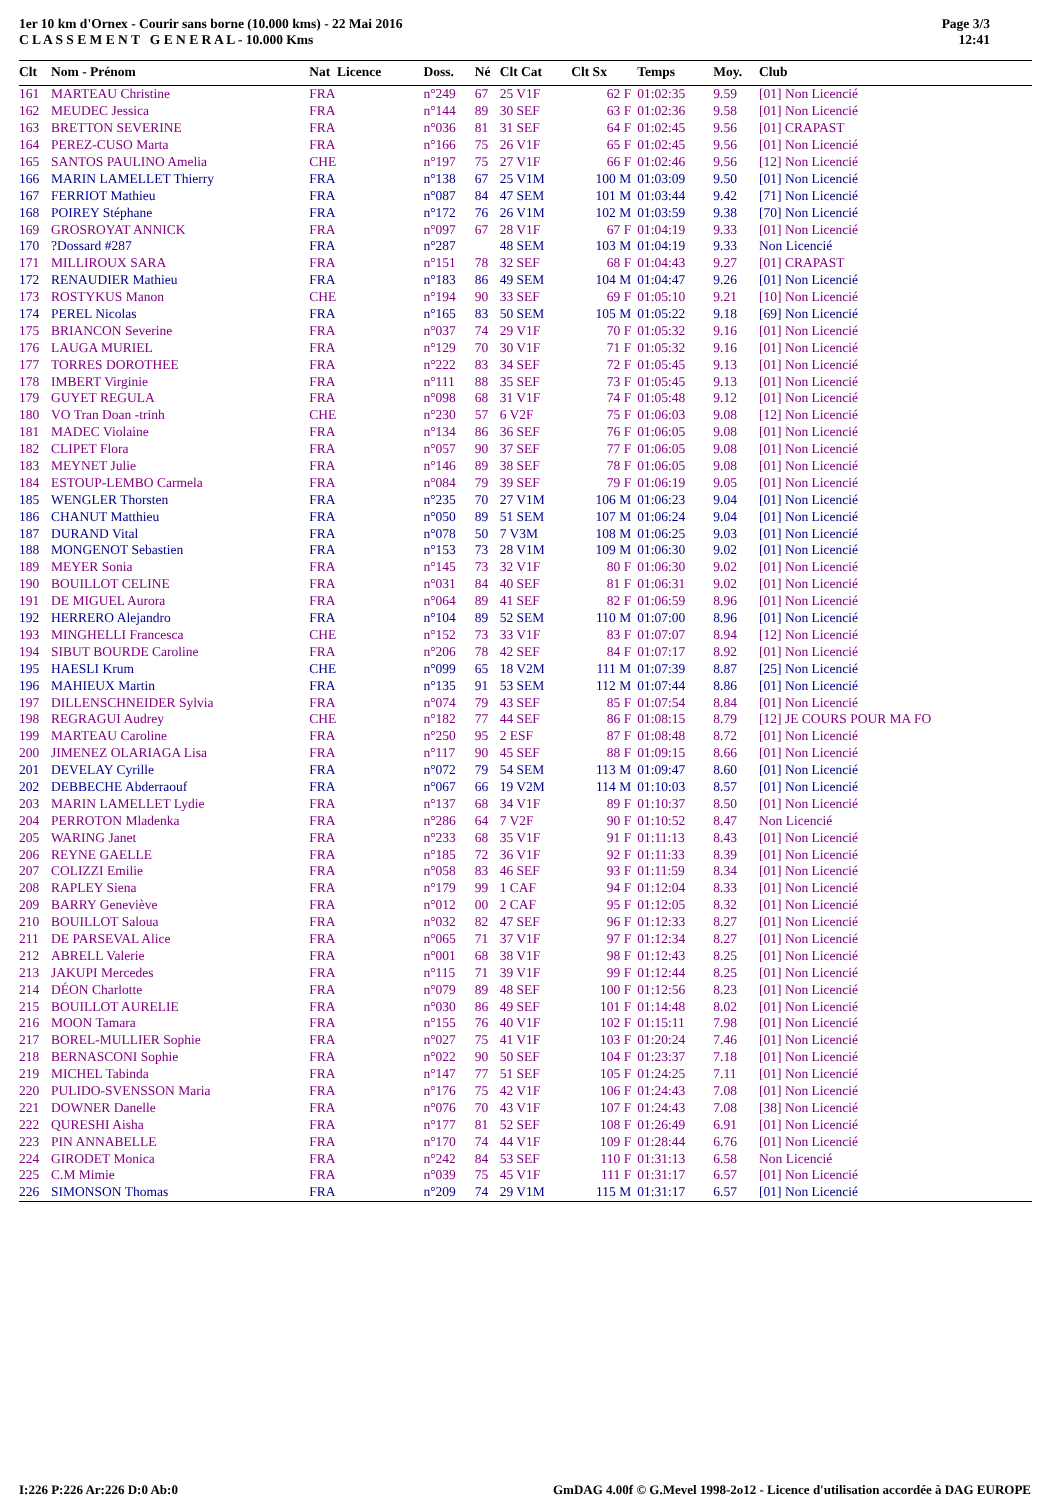1er 10 km d'Ornex - Courir sans borne (10.000 kms) - 22 Mai 2016
C L A S S E M E N T G E N E R A L - 10.000 Kms
Page 3/3
12:41
| Clt | Nom - Prénom | Nat Licence | Doss. | Né | Clt Cat | Clt Sx | Temps | Moy. | Club |
| --- | --- | --- | --- | --- | --- | --- | --- | --- | --- |
| 161 | MARTEAU Christine | FRA | n°249 | 67 | 25 V1F | 62 F | 01:02:35 | 9.59 | [01] Non Licencié |
| 162 | MEUDEC Jessica | FRA | n°144 | 89 | 30 SEF | 63 F | 01:02:36 | 9.58 | [01] Non Licencié |
| 163 | BRETTON SEVERINE | FRA | n°036 | 81 | 31 SEF | 64 F | 01:02:45 | 9.56 | [01] CRAPAST |
| 164 | PEREZ-CUSO Marta | FRA | n°166 | 75 | 26 V1F | 65 F | 01:02:45 | 9.56 | [01] Non Licencié |
| 165 | SANTOS PAULINO Amelia | CHE | n°197 | 75 | 27 V1F | 66 F | 01:02:46 | 9.56 | [12] Non Licencié |
| 166 | MARIN LAMELLET Thierry | FRA | n°138 | 67 | 25 V1M | 100 M | 01:03:09 | 9.50 | [01] Non Licencié |
| 167 | FERRIOT Mathieu | FRA | n°087 | 84 | 47 SEM | 101 M | 01:03:44 | 9.42 | [71] Non Licencié |
| 168 | POIREY Stéphane | FRA | n°172 | 76 | 26 V1M | 102 M | 01:03:59 | 9.38 | [70] Non Licencié |
| 169 | GROSROYAT ANNICK | FRA | n°097 | 67 | 28 V1F | 67 F | 01:04:19 | 9.33 | [01] Non Licencié |
| 170 | ?Dossard #287 | FRA | n°287 | | 48 SEM | 103 M | 01:04:19 | 9.33 | Non Licencié |
| 171 | MILLIROUX SARA | FRA | n°151 | 78 | 32 SEF | 68 F | 01:04:43 | 9.27 | [01] CRAPAST |
| 172 | RENAUDIER Mathieu | FRA | n°183 | 86 | 49 SEM | 104 M | 01:04:47 | 9.26 | [01] Non Licencié |
| 173 | ROSTYKUS Manon | CHE | n°194 | 90 | 33 SEF | 69 F | 01:05:10 | 9.21 | [10] Non Licencié |
| 174 | PEREL Nicolas | FRA | n°165 | 83 | 50 SEM | 105 M | 01:05:22 | 9.18 | [69] Non Licencié |
| 175 | BRIANCON Severine | FRA | n°037 | 74 | 29 V1F | 70 F | 01:05:32 | 9.16 | [01] Non Licencié |
| 176 | LAUGA MURIEL | FRA | n°129 | 70 | 30 V1F | 71 F | 01:05:32 | 9.16 | [01] Non Licencié |
| 177 | TORRES DOROTHEE | FRA | n°222 | 83 | 34 SEF | 72 F | 01:05:45 | 9.13 | [01] Non Licencié |
| 178 | IMBERT Virginie | FRA | n°111 | 88 | 35 SEF | 73 F | 01:05:45 | 9.13 | [01] Non Licencié |
| 179 | GUYET REGULA | FRA | n°098 | 68 | 31 V1F | 74 F | 01:05:48 | 9.12 | [01] Non Licencié |
| 180 | VO Tran Doan -trinh | CHE | n°230 | 57 | 6 V2F | 75 F | 01:06:03 | 9.08 | [12] Non Licencié |
| 181 | MADEC Violaine | FRA | n°134 | 86 | 36 SEF | 76 F | 01:06:05 | 9.08 | [01] Non Licencié |
| 182 | CLIPET Flora | FRA | n°057 | 90 | 37 SEF | 77 F | 01:06:05 | 9.08 | [01] Non Licencié |
| 183 | MEYNET Julie | FRA | n°146 | 89 | 38 SEF | 78 F | 01:06:05 | 9.08 | [01] Non Licencié |
| 184 | ESTOUP-LEMBO Carmela | FRA | n°084 | 79 | 39 SEF | 79 F | 01:06:19 | 9.05 | [01] Non Licencié |
| 185 | WENGLER Thorsten | FRA | n°235 | 70 | 27 V1M | 106 M | 01:06:23 | 9.04 | [01] Non Licencié |
| 186 | CHANUT Matthieu | FRA | n°050 | 89 | 51 SEM | 107 M | 01:06:24 | 9.04 | [01] Non Licencié |
| 187 | DURAND Vital | FRA | n°078 | 50 | 7 V3M | 108 M | 01:06:25 | 9.03 | [01] Non Licencié |
| 188 | MONGENOT Sebastien | FRA | n°153 | 73 | 28 V1M | 109 M | 01:06:30 | 9.02 | [01] Non Licencié |
| 189 | MEYER Sonia | FRA | n°145 | 73 | 32 V1F | 80 F | 01:06:30 | 9.02 | [01] Non Licencié |
| 190 | BOUILLOT CELINE | FRA | n°031 | 84 | 40 SEF | 81 F | 01:06:31 | 9.02 | [01] Non Licencié |
| 191 | DE MIGUEL Aurora | FRA | n°064 | 89 | 41 SEF | 82 F | 01:06:59 | 8.96 | [01] Non Licencié |
| 192 | HERRERO Alejandro | FRA | n°104 | 89 | 52 SEM | 110 M | 01:07:00 | 8.96 | [01] Non Licencié |
| 193 | MINGHELLI Francesca | CHE | n°152 | 73 | 33 V1F | 83 F | 01:07:07 | 8.94 | [12] Non Licencié |
| 194 | SIBUT BOURDE Caroline | FRA | n°206 | 78 | 42 SEF | 84 F | 01:07:17 | 8.92 | [01] Non Licencié |
| 195 | HAESLI Krum | CHE | n°099 | 65 | 18 V2M | 111 M | 01:07:39 | 8.87 | [25] Non Licencié |
| 196 | MAHIEUX Martin | FRA | n°135 | 91 | 53 SEM | 112 M | 01:07:44 | 8.86 | [01] Non Licencié |
| 197 | DILLENSCHNEIDER Sylvia | FRA | n°074 | 79 | 43 SEF | 85 F | 01:07:54 | 8.84 | [01] Non Licencié |
| 198 | REGRAGUI Audrey | CHE | n°182 | 77 | 44 SEF | 86 F | 01:08:15 | 8.79 | [12] JE COURS POUR MA FO |
| 199 | MARTEAU Caroline | FRA | n°250 | 95 | 2 ESF | 87 F | 01:08:48 | 8.72 | [01] Non Licencié |
| 200 | JIMENEZ OLARIAGA Lisa | FRA | n°117 | 90 | 45 SEF | 88 F | 01:09:15 | 8.66 | [01] Non Licencié |
| 201 | DEVELAY Cyrille | FRA | n°072 | 79 | 54 SEM | 113 M | 01:09:47 | 8.60 | [01] Non Licencié |
| 202 | DEBBECHE Abderraouf | FRA | n°067 | 66 | 19 V2M | 114 M | 01:10:03 | 8.57 | [01] Non Licencié |
| 203 | MARIN LAMELLET Lydie | FRA | n°137 | 68 | 34 V1F | 89 F | 01:10:37 | 8.50 | [01] Non Licencié |
| 204 | PERROTON Mladenka | FRA | n°286 | 64 | 7 V2F | 90 F | 01:10:52 | 8.47 | Non Licencié |
| 205 | WARING Janet | FRA | n°233 | 68 | 35 V1F | 91 F | 01:11:13 | 8.43 | [01] Non Licencié |
| 206 | REYNE GAELLE | FRA | n°185 | 72 | 36 V1F | 92 F | 01:11:33 | 8.39 | [01] Non Licencié |
| 207 | COLIZZI Emilie | FRA | n°058 | 83 | 46 SEF | 93 F | 01:11:59 | 8.34 | [01] Non Licencié |
| 208 | RAPLEY Siena | FRA | n°179 | 99 | 1 CAF | 94 F | 01:12:04 | 8.33 | [01] Non Licencié |
| 209 | BARRY Geneviève | FRA | n°012 | 00 | 2 CAF | 95 F | 01:12:05 | 8.32 | [01] Non Licencié |
| 210 | BOUILLOT Saloua | FRA | n°032 | 82 | 47 SEF | 96 F | 01:12:33 | 8.27 | [01] Non Licencié |
| 211 | DE PARSEVAL Alice | FRA | n°065 | 71 | 37 V1F | 97 F | 01:12:34 | 8.27 | [01] Non Licencié |
| 212 | ABRELL Valerie | FRA | n°001 | 68 | 38 V1F | 98 F | 01:12:43 | 8.25 | [01] Non Licencié |
| 213 | JAKUPI Mercedes | FRA | n°115 | 71 | 39 V1F | 99 F | 01:12:44 | 8.25 | [01] Non Licencié |
| 214 | DÉON Charlotte | FRA | n°079 | 89 | 48 SEF | 100 F | 01:12:56 | 8.23 | [01] Non Licencié |
| 215 | BOUILLOT AURELIE | FRA | n°030 | 86 | 49 SEF | 101 F | 01:14:48 | 8.02 | [01] Non Licencié |
| 216 | MOON Tamara | FRA | n°155 | 76 | 40 V1F | 102 F | 01:15:11 | 7.98 | [01] Non Licencié |
| 217 | BOREL-MULLIER Sophie | FRA | n°027 | 75 | 41 V1F | 103 F | 01:20:24 | 7.46 | [01] Non Licencié |
| 218 | BERNASCONI Sophie | FRA | n°022 | 90 | 50 SEF | 104 F | 01:23:37 | 7.18 | [01] Non Licencié |
| 219 | MICHEL Tabinda | FRA | n°147 | 77 | 51 SEF | 105 F | 01:24:25 | 7.11 | [01] Non Licencié |
| 220 | PULIDO-SVENSSON Maria | FRA | n°176 | 75 | 42 V1F | 106 F | 01:24:43 | 7.08 | [01] Non Licencié |
| 221 | DOWNER Danelle | FRA | n°076 | 70 | 43 V1F | 107 F | 01:24:43 | 7.08 | [38] Non Licencié |
| 222 | QURESHI Aisha | FRA | n°177 | 81 | 52 SEF | 108 F | 01:26:49 | 6.91 | [01] Non Licencié |
| 223 | PIN ANNABELLE | FRA | n°170 | 74 | 44 V1F | 109 F | 01:28:44 | 6.76 | [01] Non Licencié |
| 224 | GIRODET Monica | FRA | n°242 | 84 | 53 SEF | 110 F | 01:31:13 | 6.58 | Non Licencié |
| 225 | C.M Mimie | FRA | n°039 | 75 | 45 V1F | 111 F | 01:31:17 | 6.57 | [01] Non Licencié |
| 226 | SIMONSON Thomas | FRA | n°209 | 74 | 29 V1M | 115 M | 01:31:17 | 6.57 | [01] Non Licencié |
I:226 P:226 Ar:226 D:0 Ab:0 GmDAG 4.00f © G.Mevel 1998-2o12 - Licence d'utilisation accordée à DAG EUROPE